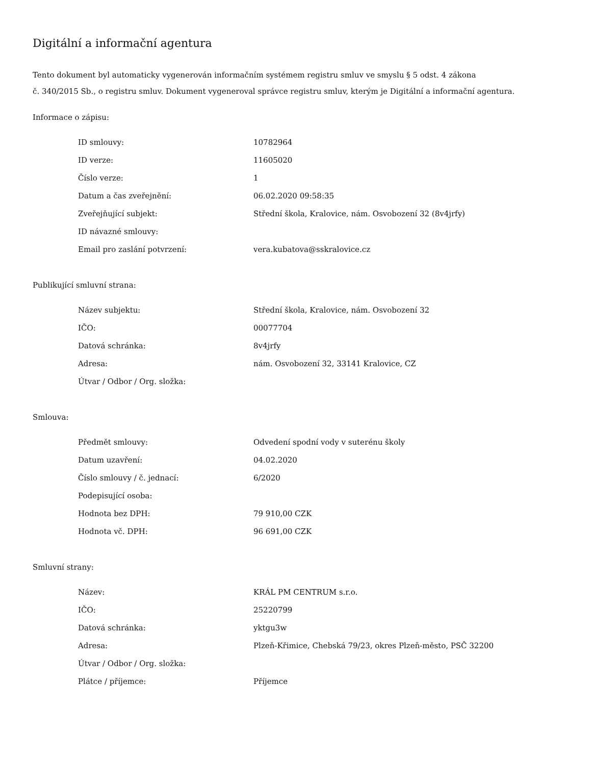Digitální a informační agentura
Tento dokument byl automaticky vygenerován informačním systémem registru smluv ve smyslu § 5 odst. 4 zákona
č. 340/2015 Sb., o registru smluv. Dokument vygeneroval správce registru smluv, kterým je Digitální a informační agentura.
Informace o zápisu:
| ID smlouvy: | 10782964 |
| ID verze: | 11605020 |
| Číslo verze: | 1 |
| Datum a čas zveřejnění: | 06.02.2020 09:58:35 |
| Zveřejňující subjekt: | Střední škola, Kralovice, nám. Osvobození 32 (8v4jrfy) |
| ID návazné smlouvy: | |
| Email pro zaslání potvrzení: | vera.kubatova@sskralovice.cz |
Publikující smluvní strana:
| Název subjektu: | Střední škola, Kralovice, nám. Osvobození 32 |
| IČO: | 00077704 |
| Datová schránka: | 8v4jrfy |
| Adresa: | nám. Osvobození 32, 33141 Kralovice, CZ |
| Útvar / Odbor / Org. složka: | |
Smlouva:
| Předmět smlouvy: | Odvedení spodní vody v suterénu školy |
| Datum uzavření: | 04.02.2020 |
| Číslo smlouvy / č. jednací: | 6/2020 |
| Podepisující osoba: | |
| Hodnota bez DPH: | 79 910,00 CZK |
| Hodnota vč. DPH: | 96 691,00 CZK |
Smluvní strany:
| Název: | KRÁL PM CENTRUM s.r.o. |
| IČO: | 25220799 |
| Datová schránka: | yktgu3w |
| Adresa: | Plzeň-Křimice, Chebská 79/23, okres Plzeň-město, PSČ 32200 |
| Útvar / Odbor / Org. složka: | |
| Plátce / příjemce: | Příjemce |